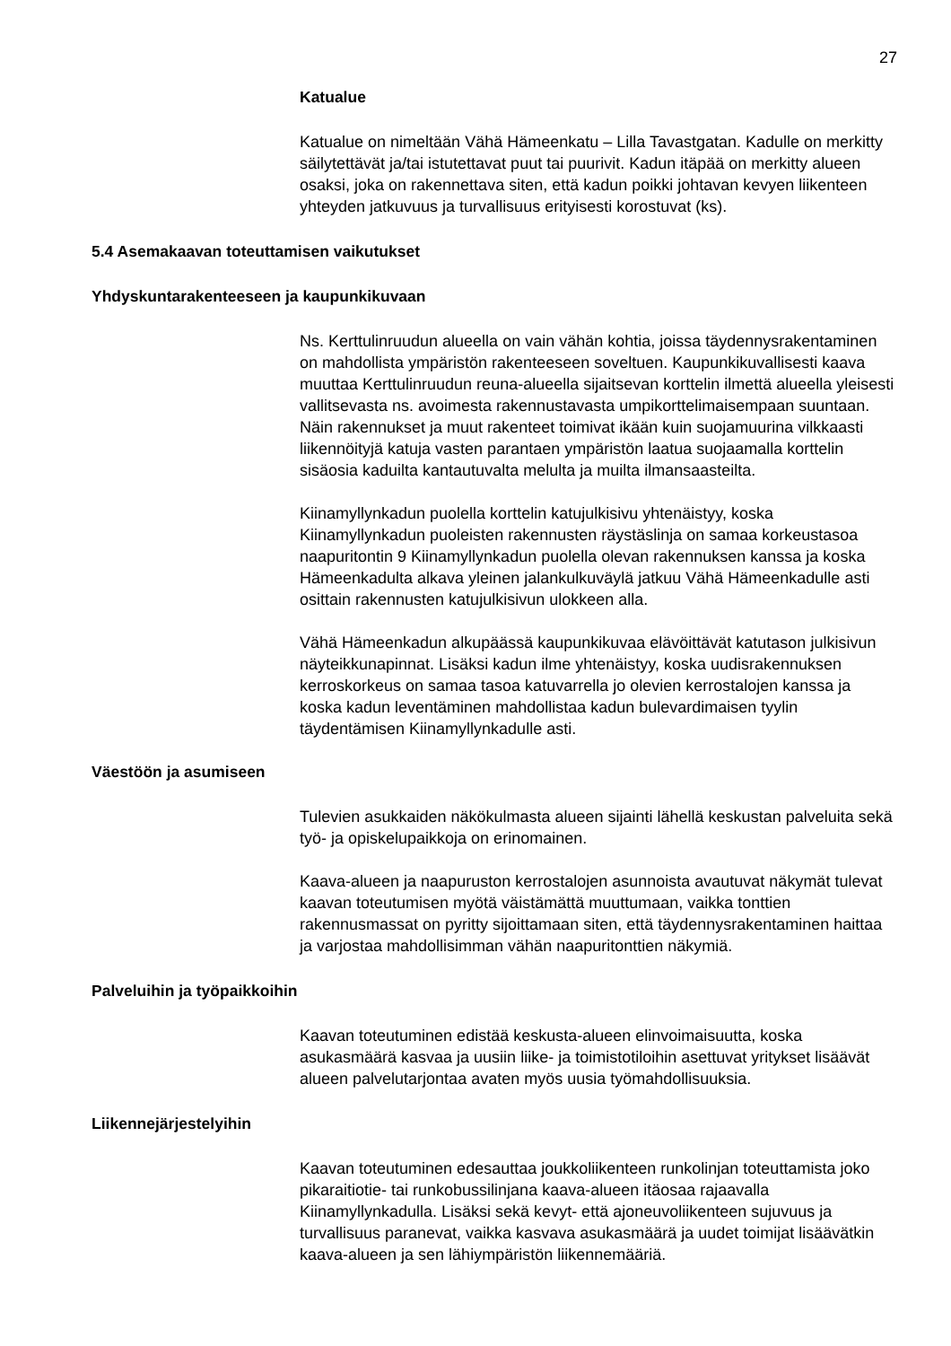27
Katualue
Katualue on nimeltään Vähä Hämeenkatu – Lilla Tavastgatan. Kadulle on merkitty säilytettävät ja/tai istutettavat puut tai puurivit. Kadun itäpää on merkitty alueen osaksi, joka on rakennettava siten, että kadun poikki johtavan kevyen liikenteen yhteyden jatkuvuus ja turvallisuus erityisesti korostuvat (ks).
5.4 Asemakaavan toteuttamisen vaikutukset
Yhdyskuntarakenteeseen ja kaupunkikuvaan
Ns. Kerttulinruudun alueella on vain vähän kohtia, joissa täydennysrakentaminen on mahdollista ympäristön rakenteeseen soveltuen. Kaupunkikuvallisesti kaava muuttaa Kerttulinruudun reuna-alueella sijaitsevan korttelin ilmettä alueella yleisesti vallitsevasta ns. avoimesta rakennustavasta umpikorttelimaisempaan suuntaan. Näin rakennukset ja muut rakenteet toimivat ikään kuin suojamuurina vilkkaasti liikennöityjä katuja vasten parantaen ympäristön laatua suojaamalla korttelin sisäosia kaduilta kantautuvalta melulta ja muilta ilmansaasteilta.
Kiinamyllynkadun puolella korttelin katujulkisivu yhtenäistyy, koska Kiinamyllynkadun puoleisten rakennusten räystäslinja on samaa korkeustasoa naapuritontin 9 Kiinamyllynkadun puolella olevan rakennuksen kanssa ja koska Hämeenkadulta alkava yleinen jalankulkuväylä jatkuu Vähä Hämeenkadulle asti osittain rakennusten katujulkisivun ulokkeen alla.
Vähä Hämeenkadun alkupäässä kaupunkikuvaa elävöittävät katutason julkisivun näyteikkunapinnat. Lisäksi kadun ilme yhtenäistyy, koska uudisrakennuksen kerroskorkeus on samaa tasoa katuvarrella jo olevien kerrostalojen kanssa ja koska kadun leventäminen mahdollistaa kadun bulevardimaisen tyylin täydentämisen Kiinamyllynkadulle asti.
Väestöön ja asumiseen
Tulevien asukkaiden näkökulmasta alueen sijainti lähellä keskustan palveluita sekä työ- ja opiskelupaikkoja on erinomainen.
Kaava-alueen ja naapuruston kerrostalojen asunnoista avautuvat näkymät tulevat kaavan toteutumisen myötä väistämättä muuttumaan, vaikka tonttien rakennusmassat on pyritty sijoittamaan siten, että täydennysrakentaminen haittaa ja varjostaa mahdollisimman vähän naapuritonttien näkymiä.
Palveluihin ja työpaikkoihin
Kaavan toteutuminen edistää keskusta-alueen elinvoimaisuutta, koska asukasmäärä kasvaa ja uusiin liike- ja toimistotiloihin asettuvat yritykset lisäävät alueen palvelutarjontaa avaten myös uusia työmahdollisuuksia.
Liikennejärjestelyihin
Kaavan toteutuminen edesauttaa joukkoliikenteen runkolinjan toteuttamista joko pikaraitiotie- tai runkobussilinjana kaava-alueen itäosaa rajaavalla Kiinamyllynkadulla. Lisäksi sekä kevyt- että ajoneuvoliikenteen sujuvuus ja turvallisuus paranevat, vaikka kasvava asukasmäärä ja uudet toimijat lisäävätkin kaava-alueen ja sen lähiympäristön liikennemääriä.